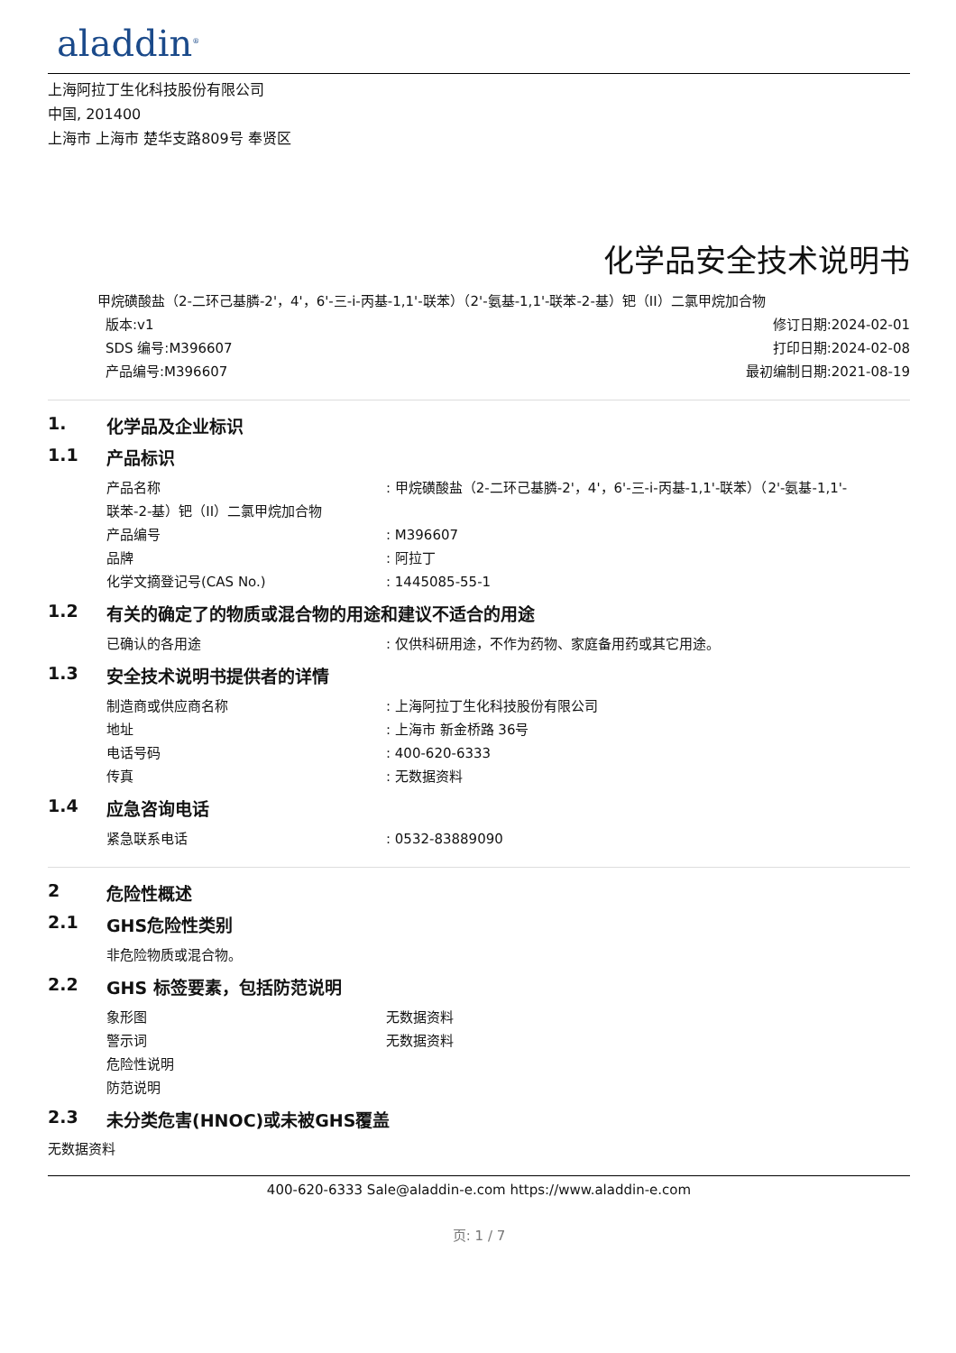aladdin<sup>®</sup>
上海阿拉丁生化科技股份有限公司
中国, 201400
上海市 上海市 楚华支路809号 奉贤区
化学品安全技术说明书
甲烷磺酸盐（2-二环己基膦-2'，4'，6'-三-i-丙基-1,1'-联苯）（2'-氨基-1,1'-联苯-2-基）钯（II）二氯甲烷加合物
版本:v1 修订日期:2024-02-01
SDS 编号:M396607 打印日期:2024-02-08
产品编号:M396607 最初编制日期:2021-08-19
1. 化学品及企业标识
1.1 产品标识
产品名称: 甲烷磺酸盐（2-二环己基膦-2'，4'，6'-三-i-丙基-1,1'-联苯）（2'-氨基-1,1'-
联苯-2-基）钯（II）二氯甲烷加合物
产品编号: M396607
品牌: 阿拉丁
化学文摘登记号(CAS No.): 1445085-55-1
1.2 有关的确定了的物质或混合物的用途和建议不适合的用途
已确认的各用途: 仅供科研用途，不作为药物、家庭备用药或其它用途。
1.3 安全技术说明书提供者的详情
制造商或供应商名称: 上海阿拉丁生化科技股份有限公司
地址: 上海市 新金桥路 36号
电话号码: 400-620-6333
传真: 无数据资料
1.4 应急咨询电话
紧急联系电话: 0532-83889090
2 危险性概述
2.1 GHS危险性类别
非危险物质或混合物。
2.2 GHS 标签要素，包括防范说明
象形图 无数据资料
警示词 无数据资料
危险性说明
防范说明
2.3 未分类危害(HNOC)或未被GHS覆盖
无数据资料
400-620-6333 Sale@aladdin-e.com https://www.aladdin-e.com
页: 1 / 7